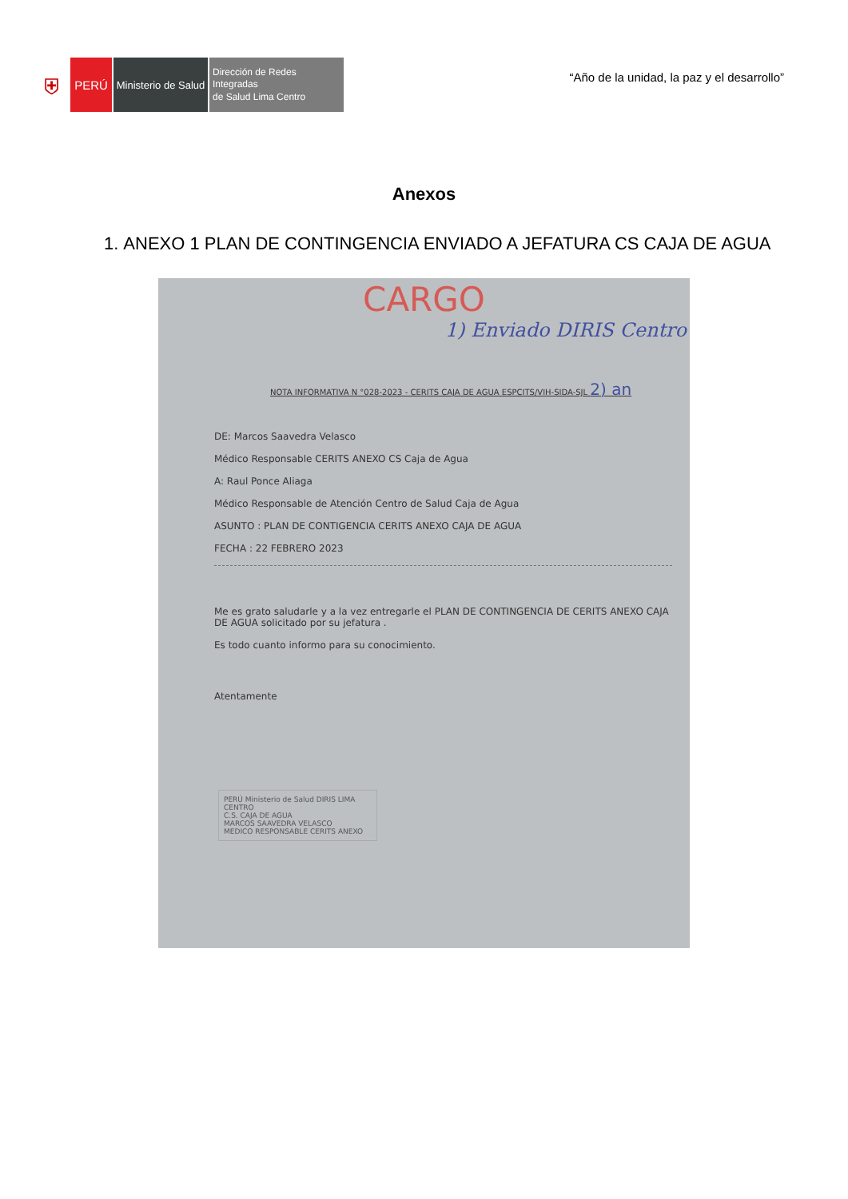⛨
PERÚ
Ministerio de Salud
Dirección de Redes Integradas
de Salud Lima Centro
“Año de la unidad, la paz y el desarrollo”
Anexos
1. ANEXO 1 PLAN DE CONTINGENCIA ENVIADO A JEFATURA CS CAJA DE AGUA
CARGO
1) Enviado DIRIS Centro
NOTA INFORMATIVA N °028-2023 - CERITS CAJA DE AGUA ESPCITS/VIH-SIDA-SJL 2) an
DE: Marcos Saavedra Velasco
Médico Responsable CERITS ANEXO CS Caja de Agua
A: Raul Ponce Aliaga
Médico Responsable de Atención Centro de Salud Caja de Agua
ASUNTO : PLAN DE CONTIGENCIA CERITS ANEXO CAJA DE AGUA
FECHA : 22 FEBRERO 2023
Me es grato saludarle y a la vez entregarle el PLAN DE CONTINGENCIA DE CERITS ANEXO CAJA DE AGUA solicitado por su jefatura .
Es todo cuanto informo para su conocimiento.
Atentamente
PERÚ Ministerio de Salud DIRIS LIMA CENTRO
C.S. CAJA DE AGUA
MARCOS SAAVEDRA VELASCO
MEDICO RESPONSABLE CERITS ANEXO